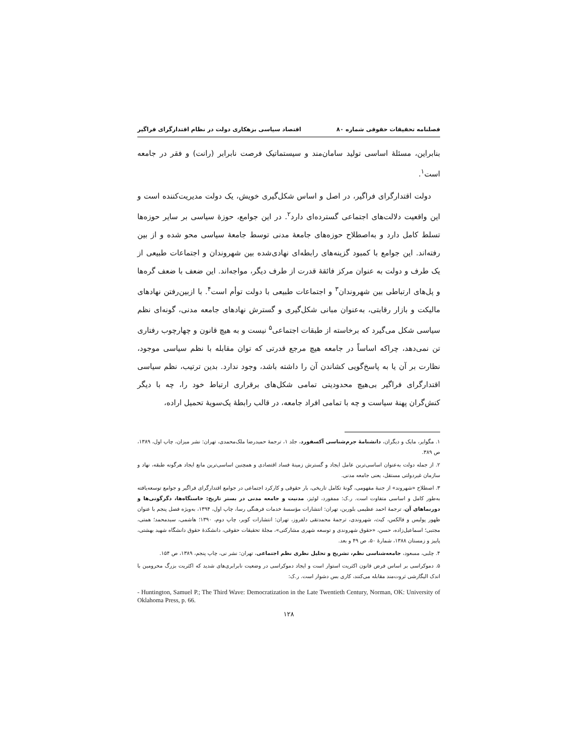فصلنامه تحقیقات حقوقی شماره ۸۰ اقتصاد سیاسی بزهکاری دولت در نظام اقتدارگرای فراگیر
بنابراین، مسئلۀ اساسی تولید سامان‌مند و سیستماتیک فرصت نابرابر (رانت) و فقر در جامعه است<sup>۱</sup>.
دولت اقتدارگرای فراگیر، در اصل و اساس شکل‌گیری خویش، یک دولت مدیریت‌کننده است و این واقعیت دلالت‌های اجتماعی گسترده‌ای دارد<sup>۲</sup>. در این جوامع، حوزۀ سیاسی بر سایر حوزه‌ها تسلط کامل دارد و به‌اصطلاح حوزه‌های جامعۀ مدنی توسط جامعۀ سیاسی محو شده و از بین رفته‌اند. این جوامع با کمبود گزینه‌های رابطه‌ای نهادی‌شده بین شهروندان و اجتماعات طبیعی از یک طرف و دولت به عنوان مرکز فائقۀ قدرت از طرف دیگر، مواجه‌اند. این ضعف با ضعف گره‌ها و پل‌های ارتباطی بین شهروندان<sup>۳</sup> و اجتماعات طبیعی با دولت توأم است<sup>۴</sup>. با ازبین‌رفتن نهادهای مالیکت و بازار رقابتی، به‌عنوان مبانی شکل‌گیری و گسترش نهادهای جامعه مدنی، گونه‌ای نظم سیاسی شکل می‌گیرد که برخاسته از طبقات اجتماعی<sup>۵</sup> نیست و به هیچ قانون و چهارچوب رفتاری تن نمی‌دهد، چراکه اساساً در جامعه هیچ مرجع قدرتی که توان مقابله با نظم سیاسی موجود، نظارت بر آن یا به پاسخ‌گویی کشاندن آن را داشته باشد، وجود ندارد. بدین ترتیب، نظم سیاسی اقتدارگرای فراگیر بی‌هیچ محدودیتی تمامی شکل‌های برقراری ارتباط خود را، چه با دیگر کنش‌گران پهنۀ سیاست و چه با تمامی افراد جامعه، در قالب رابطۀ یک‌سویۀ تحمیل اراده،
۱. مگوایر، مایک و دیگران، دانشنامۀ جرم‌شناسی آکسفورد، جلد ۱، ترجمۀ حمیدرضا ملک‌محمدی، تهران: نشر میزان، چاپ اول، ۱۳۸۹، ص ۳۸۹.
۲. از جمله دولت به‌عنوان اساسی‌ترین عامل ایجاد و گسترش زمینۀ فساد اقتصادی و همچنین اساسی‌ترین مانع ایجاد هرگونه طبقه، نهاد و سازمان غیردولتی مستقل، یعنی جامعه مدنی.
۳. اصطلاح «شهروند» از جنبۀ مفهومی، گونۀ تکامل تاریخی، بار حقوقی و کارکرد اجتماعی در جوامع اقتدارگرای فراگیر و جوامع توسعه‌یافته به‌طور کامل و اساسی متفاوت است. ر.ک: ممفورد، لوئیز، مدنیت و جامعه مدنی در بستر تاریخ: خاستگاه‌ها، دگرگونی‌ها و دورنماهای آن، ترجمۀ احمد عظیمی بلورین، تهران: انتشارات مؤسسۀ خدمات فرهنگی رسا، چاپ اول، ۱۳۹۴، به‌ویژه فصل پنجم با عنوان ظهور پولیس و فالکس، کیث، شهروندی، ترجمۀ محمدتقی دلفروز، تهران: انتشارات کویر، چاپ دوم، ۱۳۹۰؛ هاشمی، سیدمحمد؛ همتی، مجتبی؛ اسماعیل‌زاده، حسن، «حقوق شهروندی و توسعه شهری مشارکتی»، مجلۀ تحقیقات حقوقی، دانشکدۀ حقوق دانشگاه شهید بهشتی، پاییز و زمستان ۱۳۸۸، شمارۀ ۵۰، ص ۴۹ و بعد.
۴. چلبی، مسعود، جامعه‌شناسی نظم، تشریح و تحلیل نظری نظم اجتماعی، تهران: نشر نی، چاپ پنجم، ۱۳۸۹، ص ۱۵۴.
۵. دموکراسی بر اساس فرض قانون اکثریت استوار است و ایجاد دموکراسی در وضعیت نابرابری‌های شدید که اکثریت بزرگ محرومین با اندک الیگارشی ثروت‌مند مقابله می‌کنند، کاری بس دشوار است. ر.ک:
- Huntington, Samuel P.; The Third Wave: Democratization in the Late Twentieth Century, Norman, OK: University of Oklahoma Press, p. 66.
۱۲۸